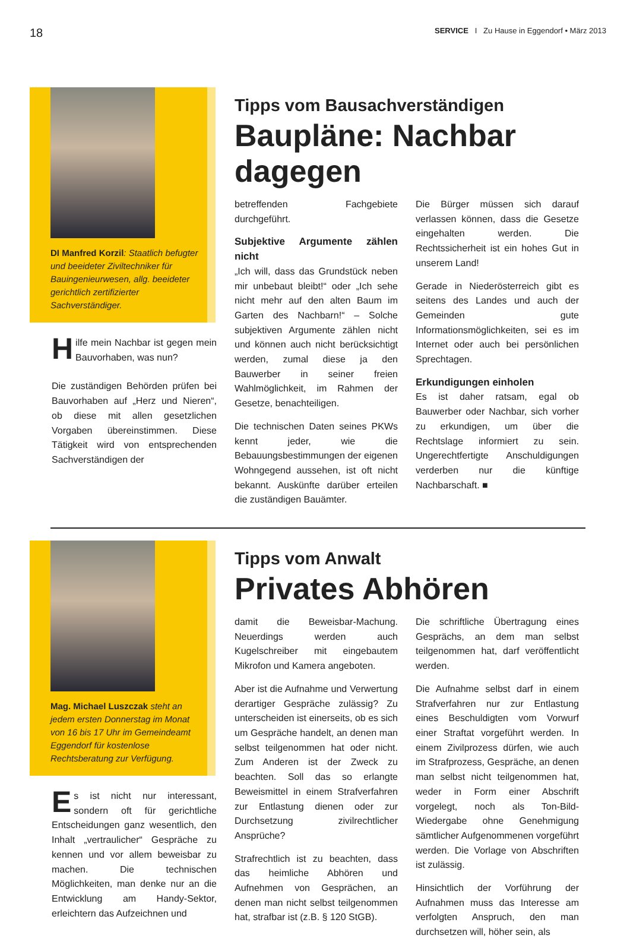18 SERVICE I Zu Hause in Eggendorf • März 2013
DI Manfred Korzil: Staatlich befugter und beeideter Ziviltechniker für Bauingenieurwesen, allg. beeideter gerichtlich zertifizierter Sachverständiger.
Hilfe mein Nachbar ist gegen mein Bauvorhaben, was nun?
Die zuständigen Behörden prüfen bei Bauvorhaben auf „Herz und Nieren“, ob diese mit allen gesetzlichen Vorgaben übereinstimmen. Diese Tätigkeit wird von entsprechenden Sachverständigen der
Tipps vom Bausachverständigen
Baupläne: Nachbar dagegen
betreffenden Fachgebiete durchgeführt.
Subjektive Argumente zählen nicht
„Ich will, dass das Grundstück neben mir unbebaut bleibt!“ oder „Ich sehe nicht mehr auf den alten Baum im Garten des Nachbarn!“ – Solche subjektiven Argumente zählen nicht und können auch nicht berücksichtigt werden, zumal diese ja den Bauwerber in seiner freien Wahlmöglichkeit, im Rahmen der Gesetze, benachteiligen.
Die technischen Daten seines PKWs kennt jeder, wie die Bebauungsbestimmungen der eigenen Wohngegend aussehen, ist oft nicht bekannt. Auskünfte darüber erteilen die zuständigen Bauämter.
Die Bürger müssen sich darauf verlassen können, dass die Gesetze eingehalten werden. Die Rechtssicherheit ist ein hohes Gut in unserem Land!
Gerade in Niederösterreich gibt es seitens des Landes und auch der Gemeinden gute Informationsmöglichkeiten, sei es im Internet oder auch bei persönlichen Sprechtagen.
Erkundigungen einholen
Es ist daher ratsam, egal ob Bauwerber oder Nachbar, sich vorher zu erkundigen, um über die Rechtslage informiert zu sein. Ungerechtfertigte Anschuldigungen verderben nur die künftige Nachbarschaft. ■
Mag. Michael Luszczak steht an jedem ersten Donnerstag im Monat von 16 bis 17 Uhr im Gemeindeamt Eggendorf für kostenlose Rechtsberatung zur Verfügung.
Es ist nicht nur interessant, sondern oft für gerichtliche Entscheidungen ganz wesentlich, den Inhalt „vertraulicher“ Gespräche zu kennen und vor allem beweisbar zu machen. Die technischen Möglichkeiten, man denke nur an die Entwicklung am Handy-Sektor, erleichtern das Aufzeichnen und
Tipps vom Anwalt
Privates Abhören
damit die Beweisbar-Machung. Neuerdings werden auch Kugelschreiber mit eingebautem Mikrofon und Kamera angeboten.
Aber ist die Aufnahme und Verwertung derartiger Gespräche zulässig? Zu unterscheiden ist einerseits, ob es sich um Gespräche handelt, an denen man selbst teilgenommen hat oder nicht. Zum Anderen ist der Zweck zu beachten. Soll das so erlangte Beweismittel in einem Strafverfahren zur Entlastung dienen oder zur Durchsetzung zivilrechtlicher Ansprüche?
Strafrechtlich ist zu beachten, dass das heimliche Abhören und Aufnehmen von Gesprächen, an denen man nicht selbst teilgenommen hat, strafbar ist (z.B. § 120 StGB).
Die schriftliche Übertragung eines Gesprächs, an dem man selbst teilgenommen hat, darf veröffentlicht werden.
Die Aufnahme selbst darf in einem Strafverfahren nur zur Entlastung eines Beschuldigten vom Vorwurf einer Straftat vorgeführt werden. In einem Zivilprozess dürfen, wie auch im Strafprozess, Gespräche, an denen man selbst nicht teilgenommen hat, weder in Form einer Abschrift vorgelegt, noch als Ton-Bild-Wiedergabe ohne Genehmigung sämtlicher Aufgenommenen vorgeführt werden. Die Vorlage von Abschriften ist zulässig.
Hinsichtlich der Vorführung der Aufnahmen muss das Interesse am verfolgten Anspruch, den man durchsetzen will, höher sein, als